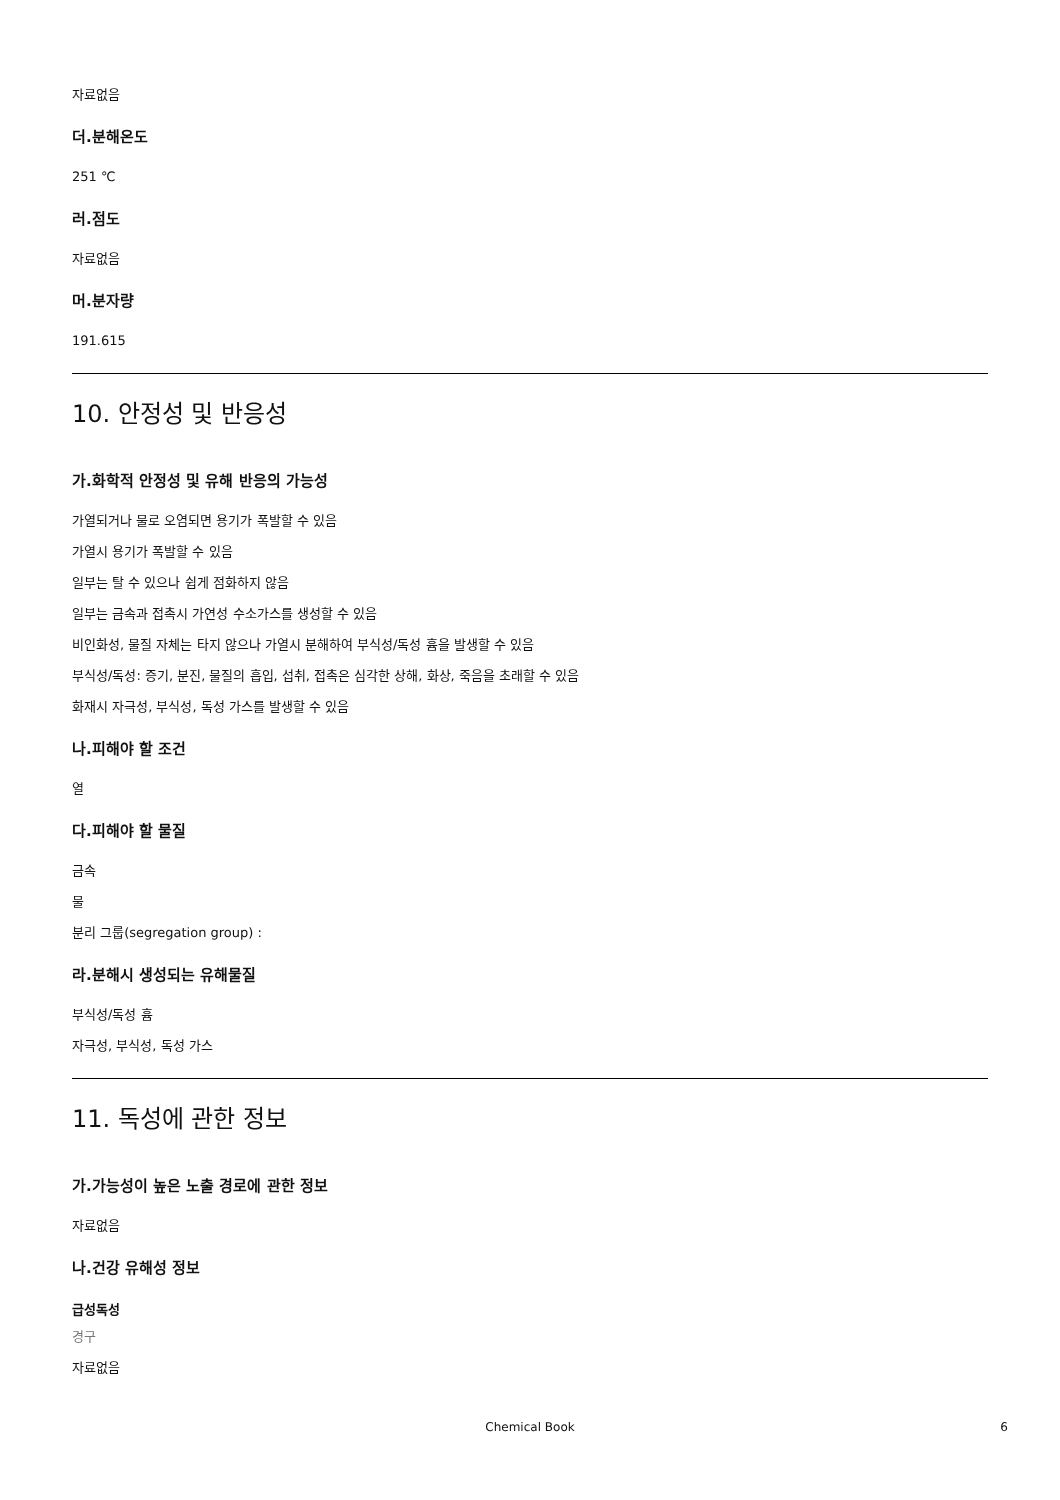자료없음
더.분해온도
251 ℃
러.점도
자료없음
머.분자량
191.615
10. 안정성 및 반응성
가.화학적 안정성 및 유해 반응의 가능성
가열되거나 물로 오염되면 용기가 폭발할 수 있음
가열시 용기가 폭발할 수 있음
일부는 탈 수 있으나 쉽게 점화하지 않음
일부는 금속과 접촉시 가연성 수소가스를 생성할 수 있음
비인화성, 물질 자체는 타지 않으나 가열시 분해하여 부식성/독성 흄을 발생할 수 있음
부식성/독성: 증기, 분진, 물질의 흡입, 섭취, 접촉은 심각한 상해, 화상, 죽음을 초래할 수 있음
화재시 자극성, 부식성, 독성 가스를 발생할 수 있음
나.피해야 할 조건
열
다.피해야 할 물질
금속
물
분리 그룹(segregation group) :
라.분해시 생성되는 유해물질
부식성/독성 흄
자극성, 부식성, 독성 가스
11. 독성에 관한 정보
가.가능성이 높은 노출 경로에 관한 정보
자료없음
나.건강 유해성 정보
급성독성
경구
자료없음
Chemical Book
6